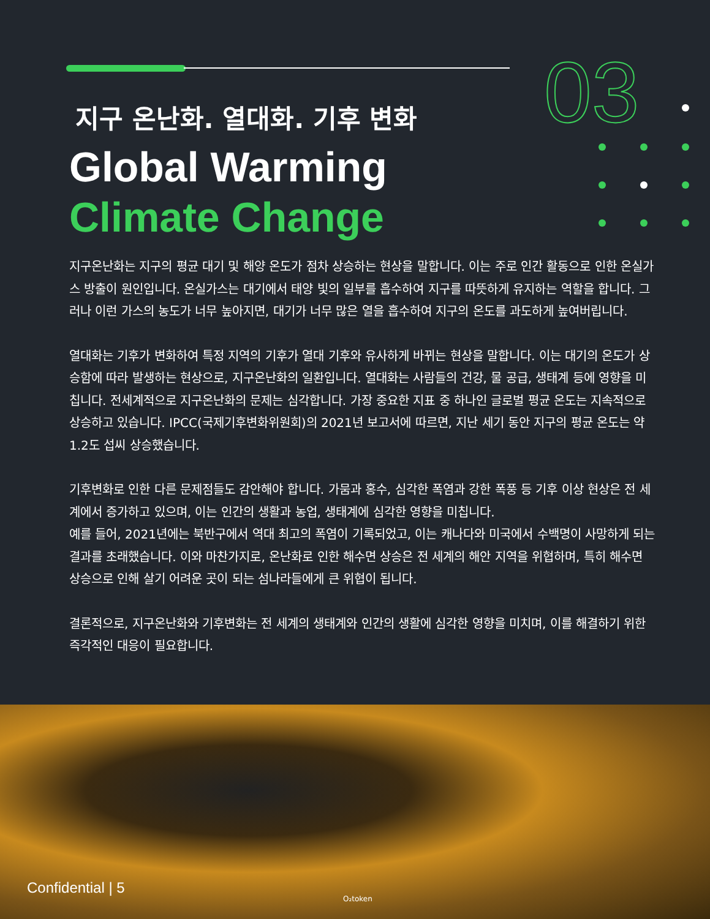03
지구 온난화. 열대화. 기후 변화
Global Warming
Climate Change
지구온난화는 지구의 평균 대기 및 해양 온도가 점차 상승하는 현상을 말합니다. 이는 주로 인간 활동으로 인한 온실가스 방출이 원인입니다. 온실가스는 대기에서 태양 빛의 일부를 흡수하여 지구를 따뜻하게 유지하는 역할을 합니다. 그러나 이런 가스의 농도가 너무 높아지면, 대기가 너무 많은 열을 흡수하여 지구의 온도를 과도하게 높여버립니다.
열대화는 기후가 변화하여 특정 지역의 기후가 열대 기후와 유사하게 바뀌는 현상을 말합니다. 이는 대기의 온도가 상승함에 따라 발생하는 현상으로, 지구온난화의 일환입니다. 열대화는 사람들의 건강, 물 공급, 생태계 등에 영향을 미칩니다. 전세계적으로 지구온난화의 문제는 심각합니다. 가장 중요한 지표 중 하나인 글로벌 평균 온도는 지속적으로 상승하고 있습니다. IPCC(국제기후변화위원회)의 2021년 보고서에 따르면, 지난 세기 동안 지구의 평균 온도는 약 1.2도 섭씨 상승했습니다.
기후변화로 인한 다른 문제점들도 감안해야 합니다. 가뭄과 홍수, 심각한 폭염과 강한 폭풍 등 기후 이상 현상은 전 세계에서 증가하고 있으며, 이는 인간의 생활과 농업, 생태계에 심각한 영향을 미칩니다.
예를 들어, 2021년에는 북반구에서 역대 최고의 폭염이 기록되었고, 이는 캐나다와 미국에서 수백명이 사망하게 되는 결과를 초래했습니다. 이와 마찬가지로, 온난화로 인한 해수면 상승은 전 세계의 해안 지역을 위협하며, 특히 해수면 상승으로 인해 살기 어려운 곳이 되는 섬나라들에게 큰 위협이 됩니다.
결론적으로, 지구온난화와 기후변화는 전 세계의 생태계와 인간의 생활에 심각한 영향을 미치며, 이를 해결하기 위한 즉각적인 대응이 필요합니다.
Confidential | 5
O₂token